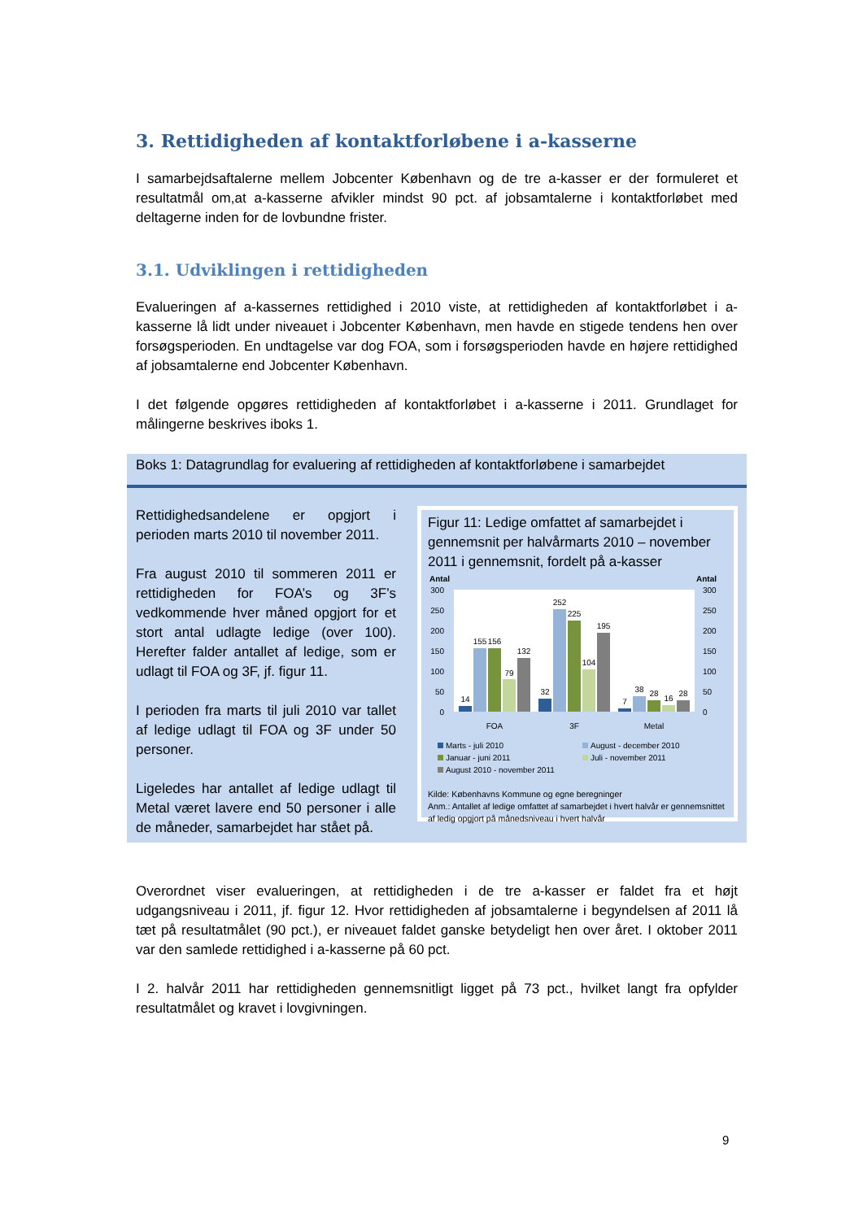3. Rettidigheden af kontaktforløbene i a-kasserne
I samarbejdsaftalerne mellem Jobcenter København og de tre a-kasser er der formuleret et resultatmål om,at a-kasserne afvikler mindst 90 pct. af jobsamtalerne i kontaktforløbet med deltagerne inden for de lovbundne frister.
3.1. Udviklingen i rettidigheden
Evalueringen af a-kassernes rettidighed i 2010 viste, at rettidigheden af kontaktforløbet i a-kasserne lå lidt under niveauet i Jobcenter København, men havde en stigede tendens hen over forsøgsperioden. En undtagelse var dog FOA, som i forsøgsperioden havde en højere rettidighed af jobsamtalerne end Jobcenter København.
I det følgende opgøres rettidigheden af kontaktforløbet i a-kasserne i 2011. Grundlaget for målingerne beskrives iboks 1.
Boks 1: Datagrundlag for evaluering af rettidigheden af kontaktforløbene i samarbejdet
Rettidighedsandelene er opgjort i perioden marts 2010 til november 2011.
Fra august 2010 til sommeren 2011 er rettidigheden for FOA’s og 3F’s vedkommende hver måned opgjort for et stort antal udlagte ledige (over 100). Herefter falder antallet af ledige, som er udlagt til FOA og 3F, jf. figur 11.
I perioden fra marts til juli 2010 var tallet af ledige udlagt til FOA og 3F under 50 personer.
Ligeledes har antallet af ledige udlagt til Metal været lavere end 50 personer i alle de måneder, samarbejdet har stået på.
Figur 11: Ledige omfattet af samarbejdet i gennemsnit per halvårmarts 2010 – november 2011 i gennemsnit, fordelt på a-kasser
Antal
Antal
300
250
200
150
100
50
0
300
250
200
150
100
50
0
14
155
156
79
132
32
252
225
104
195
7
38
28
16
28
FOA
3F
Metal
Marts - juli 2010
August - december 2010
Januar - juni 2011
Juli - november 2011
August 2010 - november 2011
Kilde: Københavns Kommune og egne beregninger
Anm.: Antallet af ledige omfattet af samarbejdet i hvert halvår er gennemsnittet af ledig opgjort på månedsniveau i hvert halvår
Overordnet viser evalueringen, at rettidigheden i de tre a-kasser er faldet fra et højt udgangsniveau i 2011, jf. figur 12. Hvor rettidigheden af jobsamtalerne i begyndelsen af 2011 lå tæt på resultatmålet (90 pct.), er niveauet faldet ganske betydeligt hen over året. I oktober 2011 var den samlede rettidighed i a-kasserne på 60 pct.
I 2. halvår 2011 har rettidigheden gennemsnitligt ligget på 73 pct., hvilket langt fra opfylder resultatmålet og kravet i lovgivningen.
9